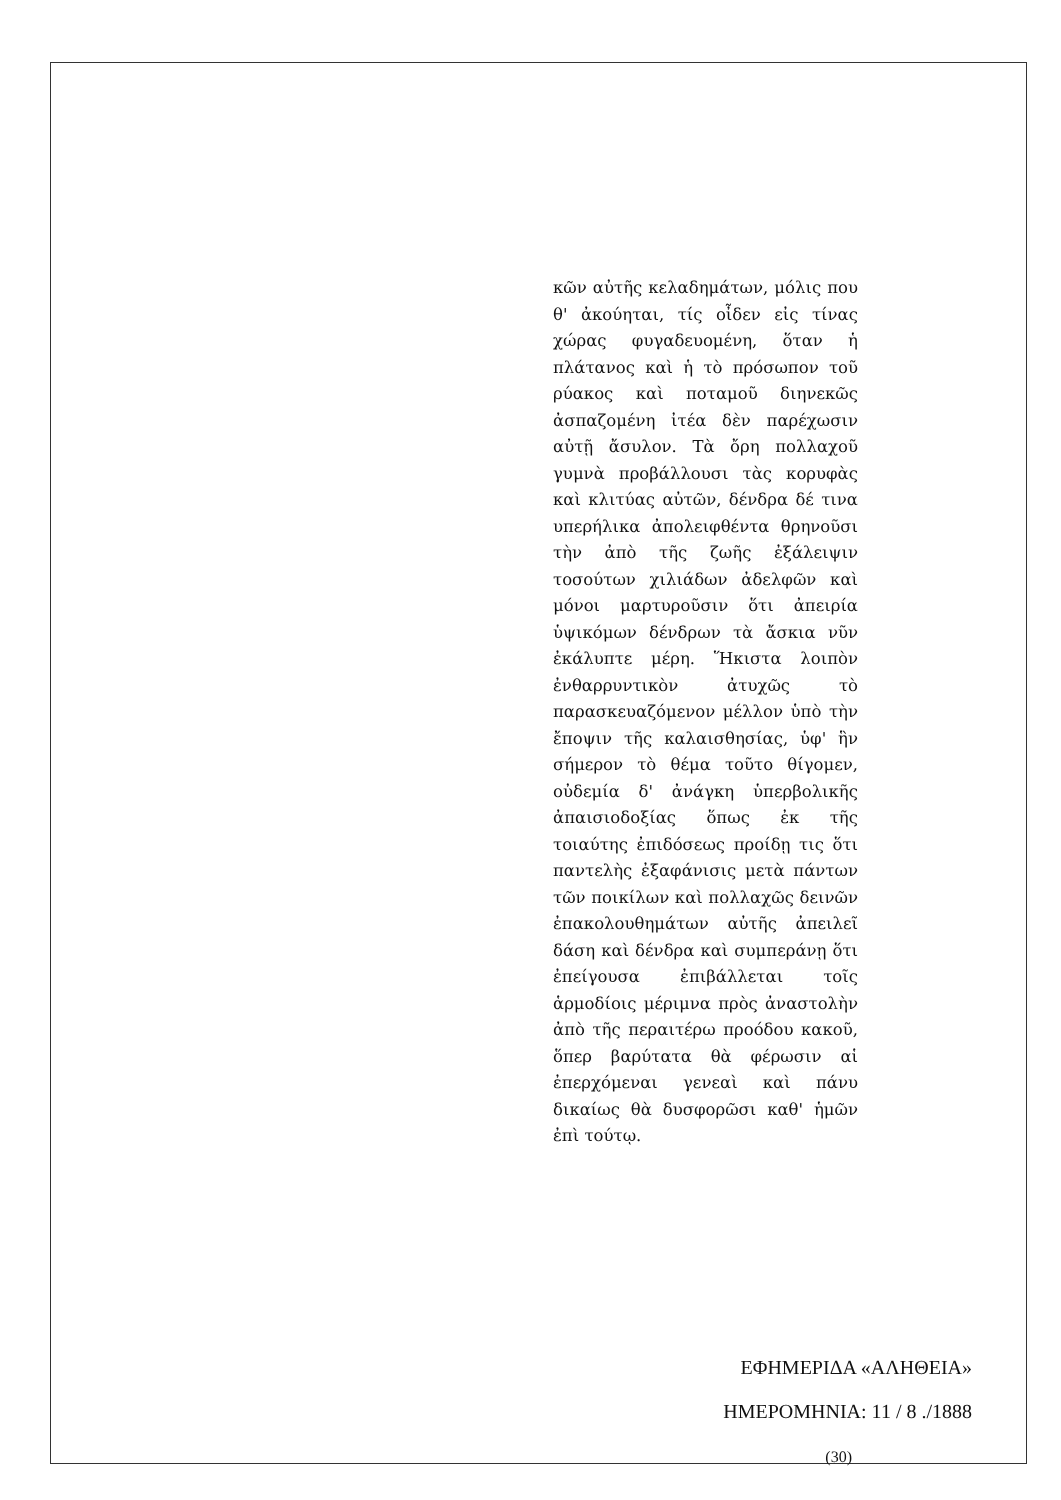κῶν αὐτῆς κελαδημάτων, μόλις που θ' ἀκούηται, τίς οἶδεν εἰς τίνας χώρας φυγαδευομένη, ὅταν ἡ πλάτανος καὶ ἡ τὸ πρόσωπον τοῦ ρύακος καὶ ποταμοῦ διηνεκῶς ἀσπαζομένη ἰτέα δὲν παρέχωσιν αὐτῇ ἄσυλον. Τὰ ὄρη πολλαχοῦ γυμνὰ προβάλλουσι τὰς κορυφὰς καὶ κλιτύας αὐτῶν, δένδρα δέ τινα υπερήλικα ἀπολειφθέντα θρηνοῦσι τὴν ἀπὸ τῆς ζωῆς ἐξάλειψιν τοσούτων χιλιάδων ἀδελφῶν καὶ μόνοι μαρτυροῦσιν ὅτι ἀπειρία ὑψικόμων δένδρων τὰ ἄσκια νῦν ἐκάλυπτε μέρη. Ἥκιστα λοιπὸν ἐνθαρρυντικὸν ἀτυχῶς τὸ παρασκευαζόμενον μέλλον ὑπὸ τὴν ἔποψιν τῆς καλαισθησίας, ὑφ' ἣν σήμερον τὸ θέμα τοῦτο θίγομεν, οὐδεμία δ' ἀνάγκη ὑπερβολικῆς ἀπαισιοδοξίας ὅπως ἐκ τῆς τοιαύτης ἐπιδόσεως προίδῃ τις ὅτι παντελὴς ἐξαφάνισις μετὰ πάντων τῶν ποικίλων καὶ πολλαχῶς δεινῶν ἐπακολουθημάτων αὐτῆς ἀπειλεῖ δάση καὶ δένδρα καὶ συμπεράνῃ ὅτι ἐπείγουσα ἐπιβάλλεται τοῖς ἁρμοδίοις μέριμνα πρὸς ἀναστολὴν ἀπὸ τῆς περαιτέρω προόδου κακοῦ, ὅπερ βαρύτατα θὰ φέρωσιν αἱ ἐπερχόμεναι γενεαὶ καὶ πάνυ δικαίως θὰ δυσφορῶσι καθ' ἡμῶν ἐπὶ τούτῳ.
ΕΦΗΜΕΡΙΔΑ «ΑΛΗΘΕΙΑ»
ΗΜΕΡΟΜΗΝΙΑ: 11 / 8 ./1888
(30)